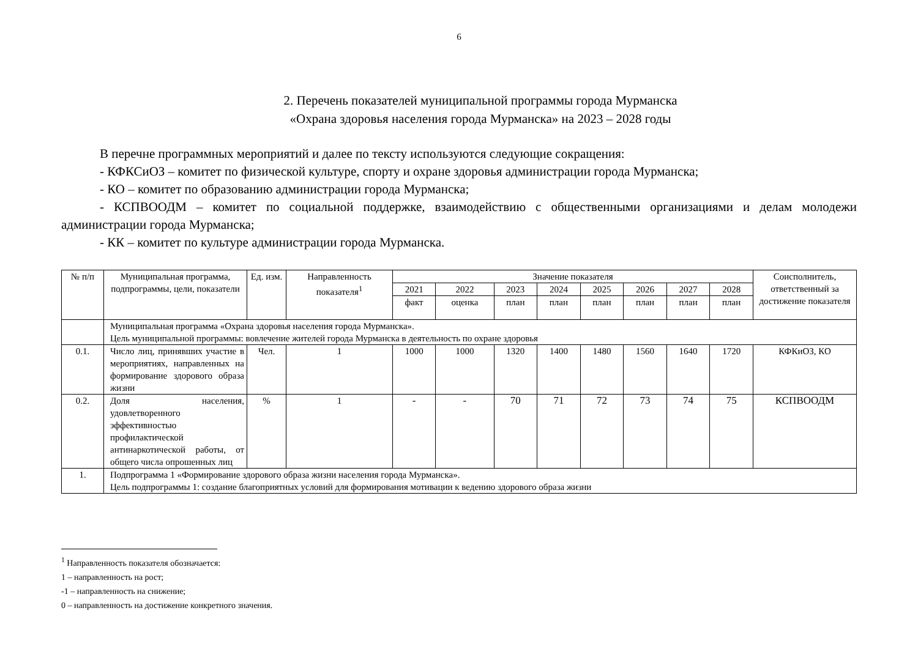6
2. Перечень показателей муниципальной программы города Мурманска
«Охрана здоровья населения города Мурманска» на 2023 – 2028 годы
В перечне программных мероприятий и далее по тексту используются следующие сокращения:
- КФКСиОЗ – комитет по физической культуре, спорту и охране здоровья администрации города Мурманска;
- КО – комитет по образованию администрации города Мурманска;
- КСПВООДМ – комитет по социальной поддержке, взаимодействию с общественными организациями и делам молодежи администрации города Мурманска;
- КК – комитет по культуре администрации города Мурманска.
| № п/п | Муниципальная программа, подпрограммы, цели, показатели | Ед. изм. | Направленность показателя<sup>1</sup> | Значение показателя | | | | | | | | Соисполнитель, ответственный за достижение показателя |
| --- | --- | --- | --- | --- | --- | --- | --- | --- | --- | --- | --- | --- |
| | | | | 2021 | 2022 | 2023 | 2024 | 2025 | 2026 | 2027 | 2028 | |
| | | | | факт | оценка | план | план | план | план | план | план | |
| | Муниципальная программа «Охрана здоровья населения города Мурманска». Цель муниципальной программы: вовлечение жителей города Мурманска в деятельность по охране здоровья | | | | | | | | | | | |
| 0.1. | Число лиц, принявших участие в мероприятиях, направленных на формирование здорового образа жизни | Чел. | 1 | 1000 | 1000 | 1320 | 1400 | 1480 | 1560 | 1640 | 1720 | КФКиОЗ, КО |
| 0.2. | Доля населения, удовлетворенного эффективностью профилактической антинаркотической работы, от общего числа опрошенных лиц | % | 1 | - | - | 70 | 71 | 72 | 73 | 74 | 75 | КСПВООДМ |
| 1. | Подпрограмма 1 «Формирование здорового образа жизни населения города Мурманска». Цель подпрограммы 1: создание благоприятных условий для формирования мотивации к ведению здорового образа жизни | | | | | | | | | | | |
<sup>1</sup> Направленность показателя обозначается:
1 – направленность на рост;
-1 – направленность на снижение;
0 – направленность на достижение конкретного значения.